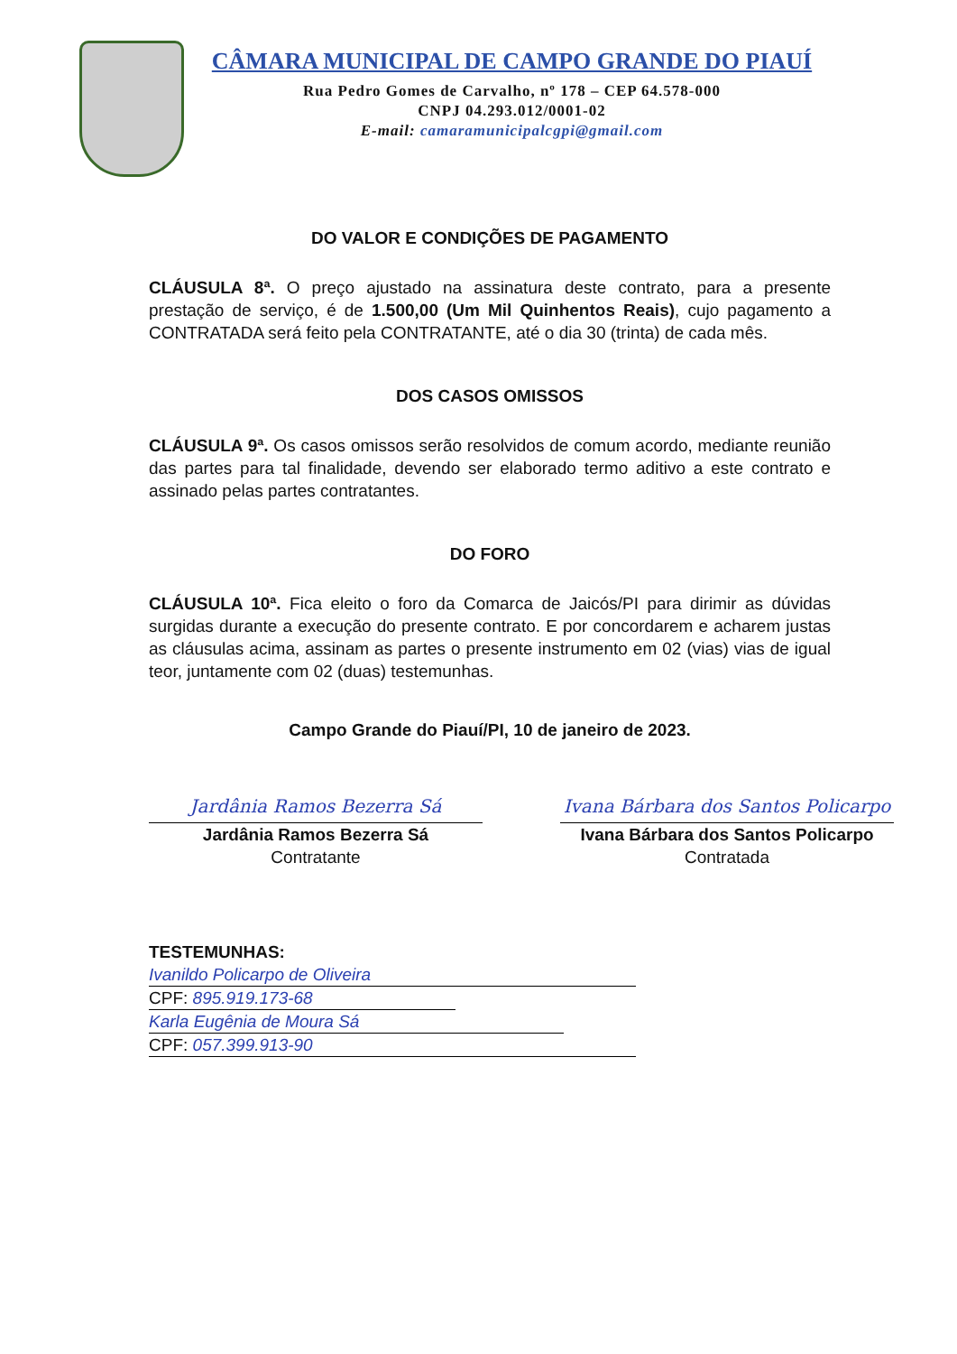CÂMARA MUNICIPAL DE CAMPO GRANDE DO PIAUÍ
Rua Pedro Gomes de Carvalho, nº 178 – CEP 64.578-000
CNPJ 04.293.012/0001-02
E-mail: camaramunicipalcgpi@gmail.com
DO VALOR E CONDIÇÕES DE PAGAMENTO
CLÁUSULA 8ª. O preço ajustado na assinatura deste contrato, para a presente prestação de serviço, é de 1.500,00 (Um Mil Quinhentos Reais), cujo pagamento a CONTRATADA será feito pela CONTRATANTE, até o dia 30 (trinta) de cada mês.
DOS CASOS OMISSOS
CLÁUSULA 9ª. Os casos omissos serão resolvidos de comum acordo, mediante reunião das partes para tal finalidade, devendo ser elaborado termo aditivo a este contrato e assinado pelas partes contratantes.
DO FORO
CLÁUSULA 10ª. Fica eleito o foro da Comarca de Jaicós/PI para dirimir as dúvidas surgidas durante a execução do presente contrato. E por concordarem e acharem justas as cláusulas acima, assinam as partes o presente instrumento em 02 (vias) vias de igual teor, juntamente com 02 (duas) testemunhas.
Campo Grande do Piauí/PI, 10 de janeiro de 2023.
Jardânia Ramos Bezerra Sá
Jardânia Ramos Bezerra Sá
Contratante
Ivana Bárbara dos Santos Policarpo
Ivana Bárbara dos Santos Policarpo
Contratada
TESTEMUNHAS:
Ivanildo Policarpo de Oliveira
CPF: 895.919.173-68
Karla Eugênia de Moura Sá
CPF: 057.399.913-90